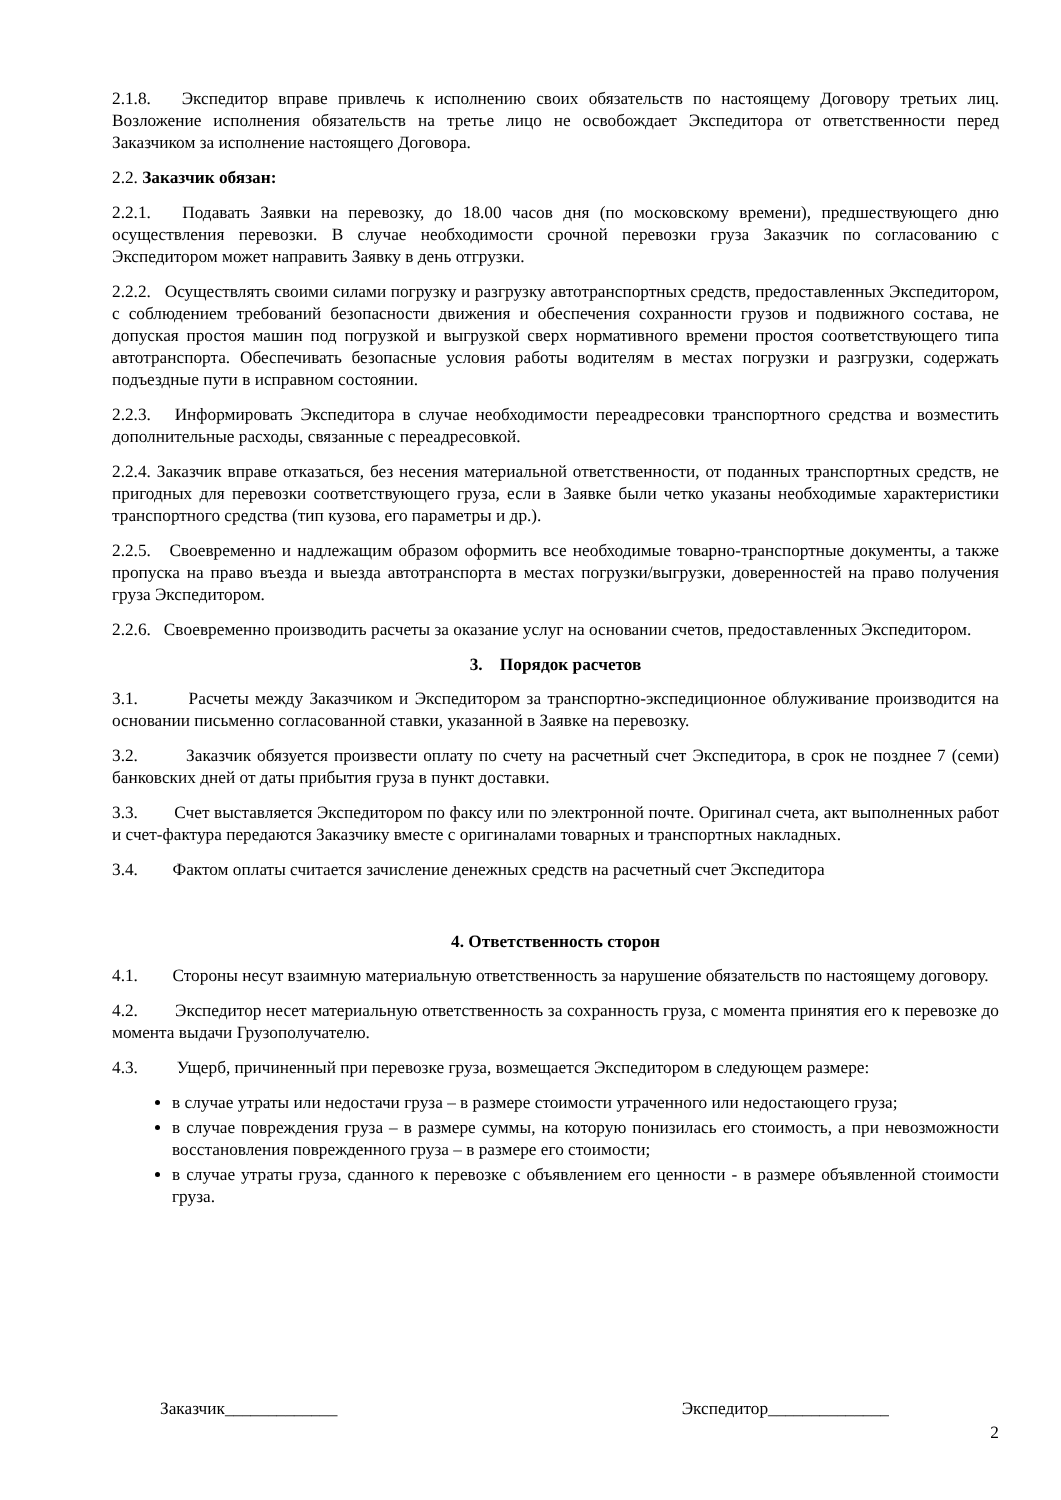2.1.8. Экспедитор вправе привлечь к исполнению своих обязательств по настоящему Договору третьих лиц. Возложение исполнения обязательств на третье лицо не освобождает Экспедитора от ответственности перед Заказчиком за исполнение настоящего Договора.
2.2. Заказчик обязан:
2.2.1. Подавать Заявки на перевозку, до 18.00 часов дня (по московскому времени), предшествующего дню осуществления перевозки. В случае необходимости срочной перевозки груза Заказчик по согласованию с Экспедитором может направить Заявку в день отгрузки.
2.2.2. Осуществлять своими силами погрузку и разгрузку автотранспортных средств, предоставленных Экспедитором, с соблюдением требований безопасности движения и обеспечения сохранности грузов и подвижного состава, не допуская простоя машин под погрузкой и выгрузкой сверх нормативного времени простоя соответствующего типа автотранспорта. Обеспечивать безопасные условия работы водителям в местах погрузки и разгрузки, содержать подъездные пути в исправном состоянии.
2.2.3. Информировать Экспедитора в случае необходимости переадресовки транспортного средства и возместить дополнительные расходы, связанные с переадресовкой.
2.2.4. Заказчик вправе отказаться, без несения материальной ответственности, от поданных транспортных средств, не пригодных для перевозки соответствующего груза, если в Заявке были четко указаны необходимые характеристики транспортного средства (тип кузова, его параметры и др.).
2.2.5. Своевременно и надлежащим образом оформить все необходимые товарно-транспортные документы, а также пропуска на право въезда и выезда автотранспорта в местах погрузки/выгрузки, доверенностей на право получения груза Экспедитором.
2.2.6. Своевременно производить расчеты за оказание услуг на основании счетов, предоставленных Экспедитором.
3. Порядок расчетов
3.1. Расчеты между Заказчиком и Экспедитором за транспортно-экспедиционное облуживание производится на основании письменно согласованной ставки, указанной в Заявке на перевозку.
3.2. Заказчик обязуется произвести оплату по счету на расчетный счет Экспедитора, в срок не позднее 7 (семи) банковских дней от даты прибытия груза в пункт доставки.
3.3. Счет выставляется Экспедитором по факсу или по электронной почте. Оригинал счета, акт выполненных работ и счет-фактура передаются Заказчику вместе с оригиналами товарных и транспортных накладных.
3.4. Фактом оплаты считается зачисление денежных средств на расчетный счет Экспедитора
4. Ответственность сторон
4.1. Стороны несут взаимную материальную ответственность за нарушение обязательств по настоящему договору.
4.2. Экспедитор несет материальную ответственность за сохранность груза, с момента принятия его к перевозке до момента выдачи Грузополучателю.
4.3. Ущерб, причиненный при перевозке груза, возмещается Экспедитором в следующем размере:
в случае утраты или недостачи груза – в размере стоимости утраченного или недостающего груза;
в случае повреждения груза – в размере суммы, на которую понизилась его стоимость, а при невозможности восстановления поврежденного груза – в размере его стоимости;
в случае утраты груза, сданного к перевозке с объявлением его ценности - в размере объявленной стоимости груза.
Заказчик_____________ Экспедитор______________
2